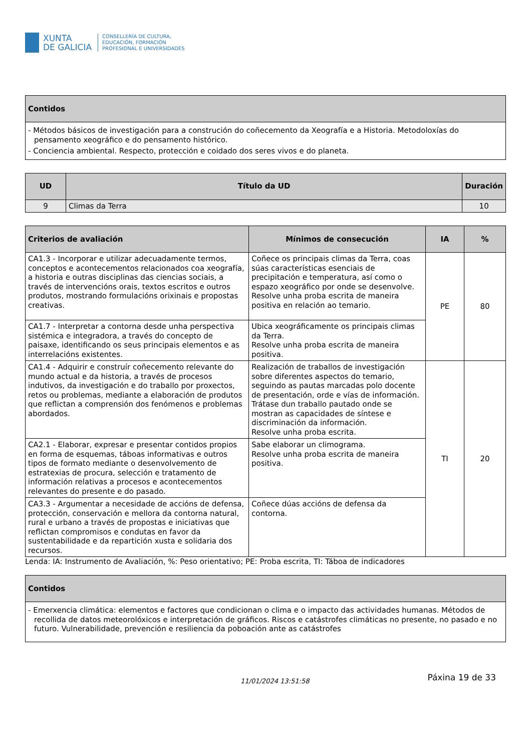XUNTA
DE GALICIA
CONSELLERÍA DE CULTURA,
EDUCACIÓN, FORMACIÓN
PROFESIONAL E UNIVERSIDADES
| Contidos |
| --- |
| - Métodos básicos de investigación para a construción do coñecemento da Xeografía e a Historia. Metodoloxías do pensamento xeográfico e do pensamento histórico. - Conciencia ambiental. Respecto, protección e coidado dos seres vivos e do planeta. |
| UD | Título da UD | Duración |
| --- | --- | --- |
| 9 | Climas da Terra | 10 |
| Criterios de avaliación | Mínimos de consecución | IA | % |
| --- | --- | --- | --- |
| CA1.3 - Incorporar e utilizar adecuadamente termos, conceptos e acontecementos relacionados coa xeografía, a historia e outras disciplinas das ciencias sociais, a través de intervencións orais, textos escritos e outros produtos, mostrando formulacións orixinais e propostas creativas. | Coñece os principais climas da Terra, coas súas características esenciais de precipitación e temperatura, así como o espazo xeográfico por onde se desenvolve. Resolve unha proba escrita de maneira positiva en relación ao temario. | PE | 80 |
| CA1.7 - Interpretar a contorna desde unha perspectiva sistémica e integradora, a través do concepto de paisaxe, identificando os seus principais elementos e as interrelacións existentes. | Ubica xeográficamente os principais climas da Terra. Resolve unha proba escrita de maneira positiva. | | |
| CA1.4 - Adquirir e construír coñecemento relevante do mundo actual e da historia, a través de procesos indutivos, da investigación e do traballo por proxectos, retos ou problemas, mediante a elaboración de produtos que reflictan a comprensión dos fenómenos e problemas abordados. | Realización de traballos de investigación sobre diferentes aspectos do temario, seguindo as pautas marcadas polo docente de presentación, orde e vías de información. Trátase dun traballo pautado onde se mostran as capacidades de síntese e discriminación da información. Resolve unha proba escrita. | TI | 20 |
| CA2.1 - Elaborar, expresar e presentar contidos propios en forma de esquemas, táboas informativas e outros tipos de formato mediante o desenvolvemento de estratexias de procura, selección e tratamento de información relativas a procesos e acontecementos relevantes do presente e do pasado. | Sabe elaborar un climograma. Resolve unha proba escrita de maneira positiva. | | |
| CA3.3 - Argumentar a necesidade de accións de defensa, protección, conservación e mellora da contorna natural, rural e urbano a través de propostas e iniciativas que reflictan compromisos e condutas en favor da sustentabilidade e da repartición xusta e solidaria dos recursos. | Coñece dúas accións de defensa da contorna. | | |
Lenda: IA: Instrumento de Avaliación, %: Peso orientativo; PE: Proba escrita, TI: Táboa de indicadores
| Contidos |
| --- |
| - Emerxencia climática: elementos e factores que condicionan o clima e o impacto das actividades humanas. Métodos de recollida de datos meteorolóxicos e interpretación de gráficos. Riscos e catástrofes climáticas no presente, no pasado e no futuro. Vulnerabilidade, prevención e resiliencia da poboación ante as catástrofes |
11/01/2024 13:51:58 Páxina 19 de 33